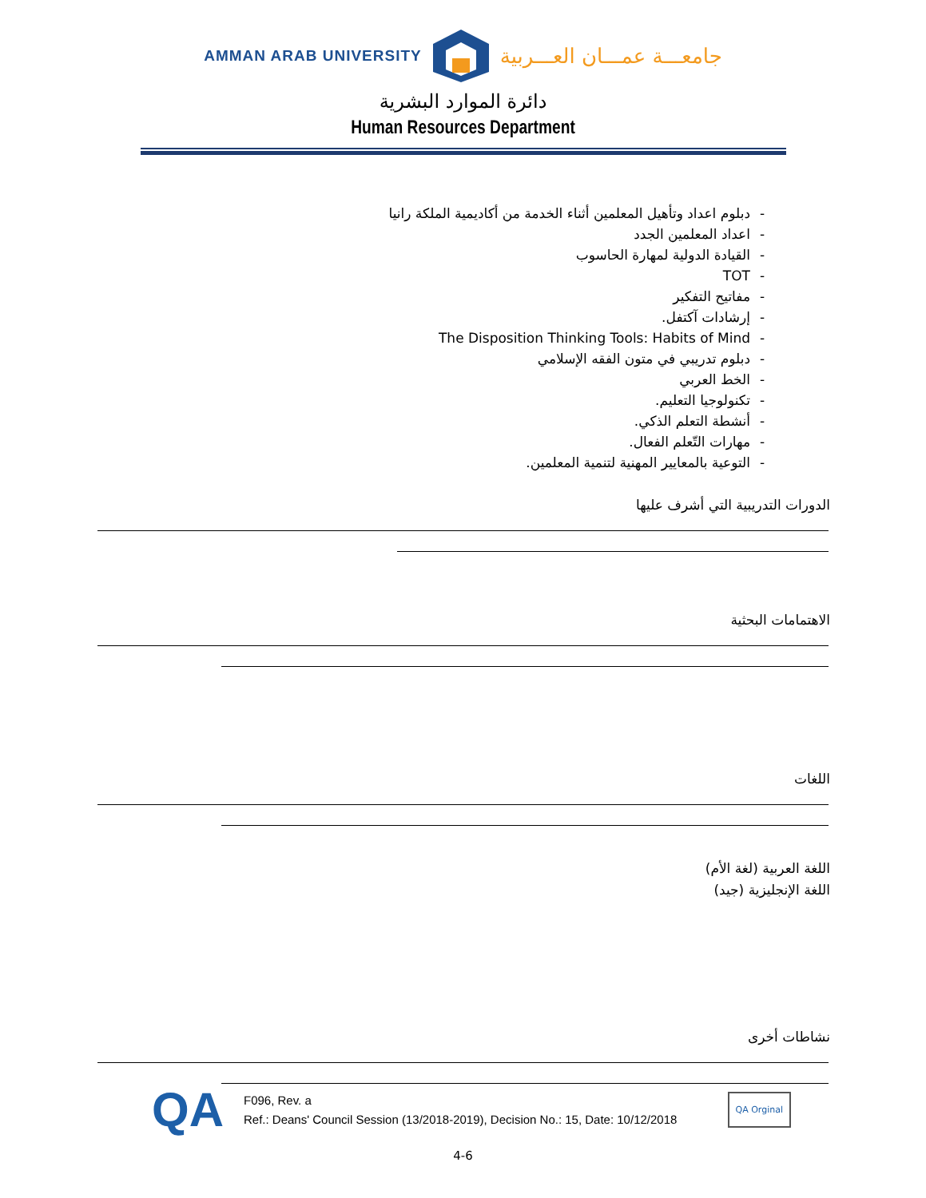AMMAN ARAB UNIVERSITY جامعـــة عمـــان العـــربية
دائرة الموارد البشرية
Human Resources Department
- دبلوم اعداد وتأهيل المعلمين أثناء الخدمة من أكاديمية الملكة رانيا
- اعداد المعلمين الجدد
- القيادة الدولية لمهارة الحاسوب
- TOT
- مفاتيح التفكير
- إرشادات آكتفل.
- The Disposition Thinking Tools: Habits of Mind
- دبلوم تدريبي في متون الفقه الإسلامي
- الخط العربي
- تكنولوجيا التعليم.
- أنشطة التعلم الذكي.
- مهارات التّعلم الفعال.
- التوعية بالمعايير المهنية لتنمية المعلمين.
الدورات التدريبية التي أشرف عليها
الاهتمامات البحثية
اللغات
اللغة العربية (لغة الأم)
اللغة الإنجليزية (جيد)
نشاطات أخرى
QA
F096, Rev. a
Ref.: Deans' Council Session (13/2018-2019), Decision No.: 15, Date: 10/12/2018
QA Orginal
4-6